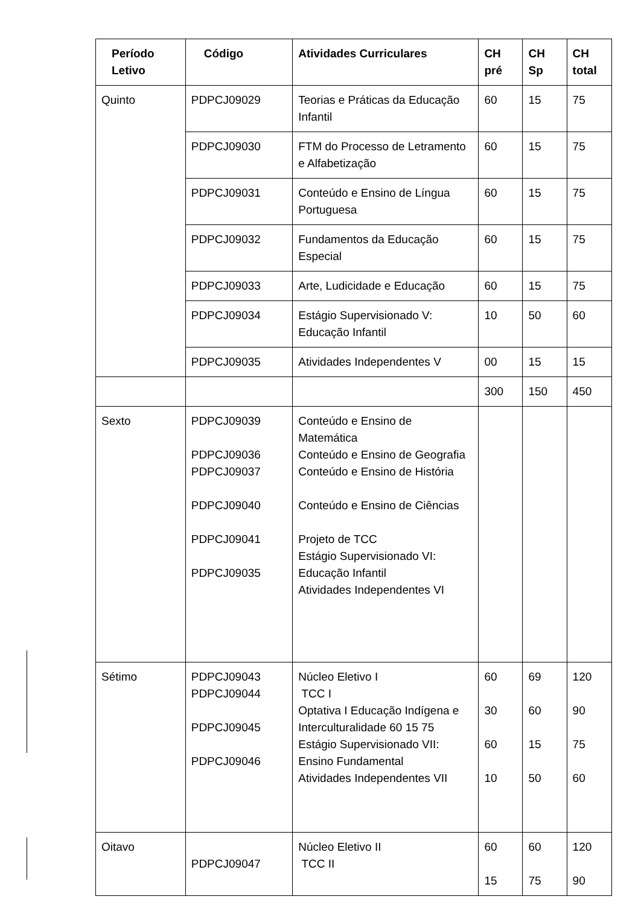| Período Letivo | Código | Atividades Curriculares | CH pré | CH Sp | CH total |
| --- | --- | --- | --- | --- | --- |
| Quinto | PDPCJ09029 | Teorias e Práticas da Educação Infantil | 60 | 15 | 75 |
| | PDPCJ09030 | FTM do Processo de Letramento e Alfabetização | 60 | 15 | 75 |
| | PDPCJ09031 | Conteúdo e Ensino de Língua Portuguesa | 60 | 15 | 75 |
| | PDPCJ09032 | Fundamentos da Educação Especial | 60 | 15 | 75 |
| | PDPCJ09033 | Arte, Ludicidade e Educação | 60 | 15 | 75 |
| | PDPCJ09034 | Estágio Supervisionado V: Educação Infantil | 10 | 50 | 60 |
| | PDPCJ09035 | Atividades Independentes V | 00 | 15 | 15 |
| | | | 300 | 150 | 450 |
| Sexto | PDPCJ09039 PDPCJ09036 PDPCJ09037 PDPCJ09040 PDPCJ09041 PDPCJ09035 | Conteúdo e Ensino de Matemática Conteúdo e Ensino de Geografia Conteúdo e Ensino de História Conteúdo e Ensino de Ciências Projeto de TCC Estágio Supervisionado VI: Educação Infantil Atividades Independentes VI | | | |
| Sétimo | PDPCJ09043 PDPCJ09044 PDPCJ09045 PDPCJ09046 | Núcleo Eletivo I TCC I Optativa I Educação Indígena e Interculturalidade 60 15 75 Estágio Supervisionado VII: Ensino Fundamental Atividades Independentes VII | 60 30 60 10 | 69 60 15 50 | 120 90 75 60 |
| Oitavo | PDPCJ09047 | Núcleo Eletivo II TCC II | 60 15 | 60 75 | 120 90 |